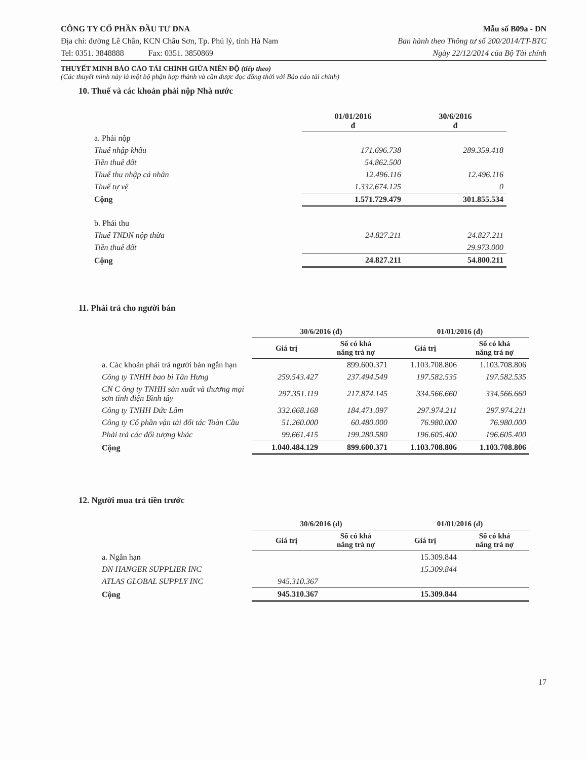CÔNG TY CỔ PHẦN ĐẦU TƯ DNA Mẫu số B09a - DN
Địa chỉ: đường Lê Chân, KCN Châu Sơn, Tp. Phủ lý, tỉnh Hà Nam Ban hành theo Thông tư số 200/2014/TT-BTC
Tel: 0351. 3848888 Fax: 0351. 3850869 Ngày 22/12/2014 của Bộ Tài chính
THUYẾT MINH BÁO CÁO TÀI CHÍNH GIỮA NIÊN ĐỘ (tiếp theo)
(Các thuyết minh này là một bộ phận hợp thành và cần được đọc đồng thời với Báo cáo tài chính)
10. Thuế và các khoản phải nộp Nhà nước
| | 01/01/2016 đ | 30/6/2016 đ |
| --- | --- | --- |
| a. Phải nộp | | |
| Thuế nhập khẩu | 171.696.738 | 289.359.418 |
| Tiền thuê đất | 54.862.500 | |
| Thuế thu nhập cá nhân | 12.496.116 | 12.496.116 |
| Thuế tự vệ | 1.332.674.125 | 0 |
| Cộng | 1.571.729.479 | 301.855.534 |
| b. Phải thu | | |
| Thuế TNDN nộp thừa | 24.827.211 | 24.827.211 |
| Tiền thuê đất | | 29.973.000 |
| Cộng | 24.827.211 | 54.800.211 |
11. Phải trả cho người bán
| | 30/6/2016 (đ) | | 01/01/2016 (đ) | |
| --- | --- | --- | --- | --- |
| | Giá trị | Số có khả năng trả nợ | Giá trị | Số có khả năng trả nợ |
| a. Các khoản phải trả người bán ngắn hạn | | 899.600.371 | 1.103.708.806 | 1.103.708.806 |
| Công ty TNHH bao bì Tân Hưng | 259.543.427 | 237.494.549 | 197.582.535 | 197.582.535 |
| CN C ông ty TNHH sản xuất và thương mại sơn tĩnh điện Bình tây | 297.351.119 | 217.874.145 | 334.566.660 | 334.566.660 |
| Công ty TNHH Đức Lâm | 332.668.168 | 184.471.097 | 297.974.211 | 297.974.211 |
| Công ty Cổ phần vận tải đối tác Toàn Cầu | 51.260.000 | 60.480.000 | 76.980.000 | 76.980.000 |
| Phải trả các đối tượng khác | 99.661.415 | 199.280.580 | 196.605.400 | 196.605.400 |
| Cộng | 1.040.484.129 | 899.600.371 | 1.103.708.806 | 1.103.708.806 |
12. Người mua trả tiền trước
| | 30/6/2016 (đ) | | 01/01/2016 (đ) | |
| --- | --- | --- | --- | --- |
| | Giá trị | Số có khả năng trả nợ | Giá trị | Số có khả năng trả nợ |
| a. Ngắn hạn | | | 15.309.844 | |
| DN HANGER SUPPLIER INC | | | 15.309.844 | |
| ATLAS GLOBAL SUPPLY INC | 945.310.367 | | | |
| Cộng | 945.310.367 | | 15.309.844 | |
17